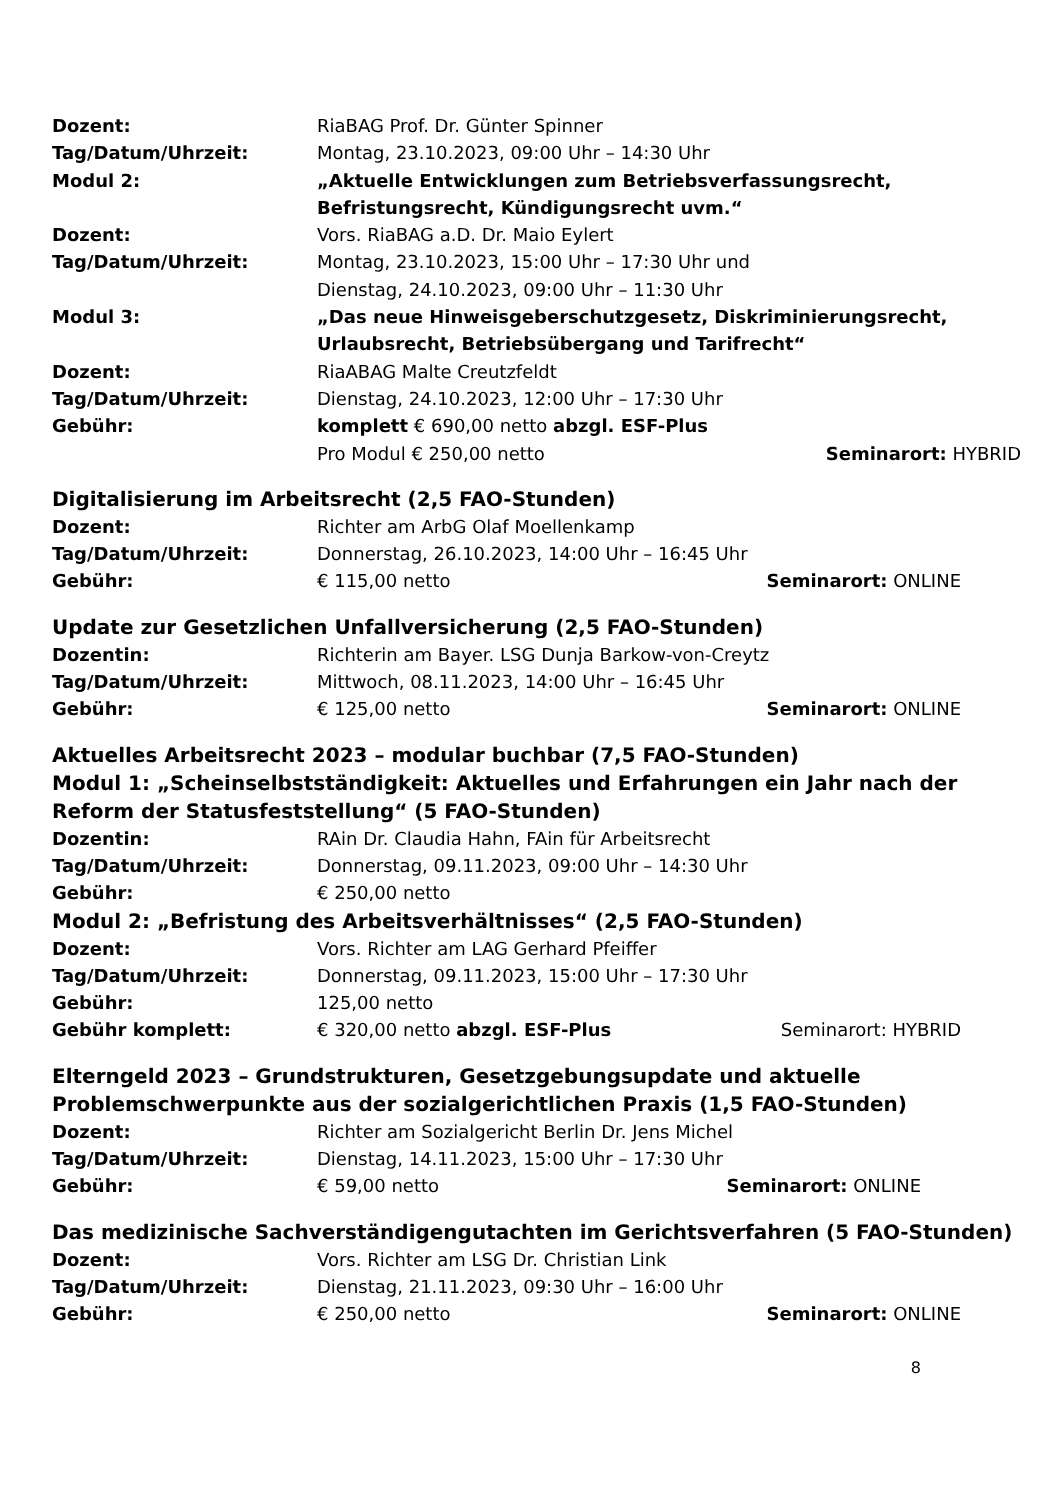Dozent: RiaBAG Prof. Dr. Günter Spinner
Tag/Datum/Uhrzeit: Montag, 23.10.2023, 09:00 Uhr – 14:30 Uhr
Modul 2: „Aktuelle Entwicklungen zum Betriebsverfassungsrecht, Befristungsrecht, Kündigungsrecht uvm.“
Dozent: Vors. RiaBAG a.D. Dr. Maio Eylert
Tag/Datum/Uhrzeit: Montag, 23.10.2023, 15:00 Uhr – 17:30 Uhr und
Dienstag, 24.10.2023, 09:00 Uhr – 11:30 Uhr
Modul 3: „Das neue Hinweisgeberschutzgesetz, Diskriminierungsrecht, Urlaubsrecht, Betriebsübergang und Tarifrecht“
Dozent: RiaABAG Malte Creutzfeldt
Tag/Datum/Uhrzeit: Dienstag, 24.10.2023, 12:00 Uhr – 17:30 Uhr
Gebühr: komplett € 690,00 netto abzgl. ESF-Plus
Pro Modul € 250,00 netto Seminarort: HYBRID
Digitalisierung im Arbeitsrecht (2,5 FAO-Stunden)
Dozent: Richter am ArbG Olaf Moellenkamp
Tag/Datum/Uhrzeit: Donnerstag, 26.10.2023, 14:00 Uhr – 16:45 Uhr
Gebühr: € 115,00 netto Seminarort: ONLINE
Update zur Gesetzlichen Unfallversicherung (2,5 FAO-Stunden)
Dozentin: Richterin am Bayer. LSG Dunja Barkow-von-Creytz
Tag/Datum/Uhrzeit: Mittwoch, 08.11.2023, 14:00 Uhr – 16:45 Uhr
Gebühr: € 125,00 netto Seminarort: ONLINE
Aktuelles Arbeitsrecht 2023 – modular buchbar (7,5 FAO-Stunden)
Modul 1: „Scheinselbstständigkeit: Aktuelles und Erfahrungen ein Jahr nach der Reform der Statusfeststellung“ (5 FAO-Stunden)
Dozentin: RAin Dr. Claudia Hahn, FAin für Arbeitsrecht
Tag/Datum/Uhrzeit: Donnerstag, 09.11.2023, 09:00 Uhr – 14:30 Uhr
Gebühr: € 250,00 netto
Modul 2: „Befristung des Arbeitsverhältnisses“ (2,5 FAO-Stunden)
Dozent: Vors. Richter am LAG Gerhard Pfeiffer
Tag/Datum/Uhrzeit: Donnerstag, 09.11.2023, 15:00 Uhr – 17:30 Uhr
Gebühr: 125,00 netto
Gebühr komplett: € 320,00 netto abzgl. ESF-Plus Seminarort: HYBRID
Elterngeld 2023 – Grundstrukturen, Gesetzgebungsupdate und aktuelle Problemschwerpunkte aus der sozialgerichtlichen Praxis (1,5 FAO-Stunden)
Dozent: Richter am Sozialgericht Berlin Dr. Jens Michel
Tag/Datum/Uhrzeit: Dienstag, 14.11.2023, 15:00 Uhr – 17:30 Uhr
Gebühr: € 59,00 netto Seminarort: ONLINE
Das medizinische Sachverständigengutachten im Gerichtsverfahren (5 FAO-Stunden)
Dozent: Vors. Richter am LSG Dr. Christian Link
Tag/Datum/Uhrzeit: Dienstag, 21.11.2023, 09:30 Uhr – 16:00 Uhr
Gebühr: € 250,00 netto Seminarort: ONLINE
8